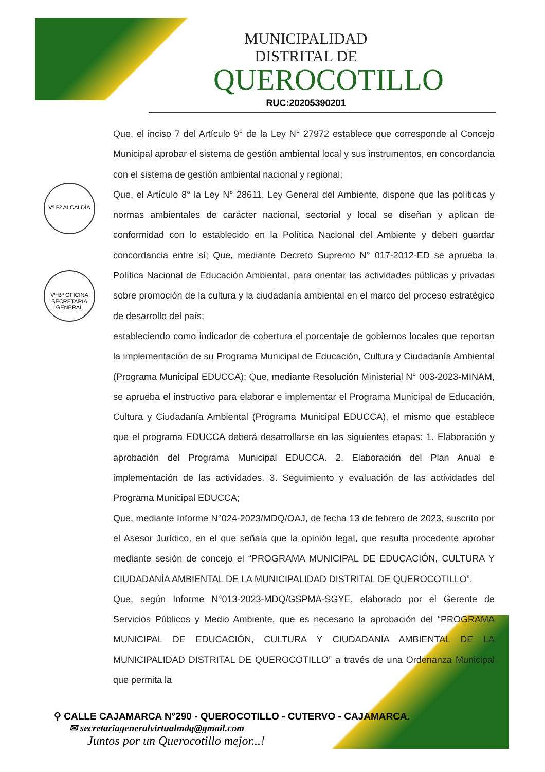MUNICIPALIDAD DISTRITAL DE
QUEROCOTILLO
RUC:20205390201
Vº Bº ALCALDÍA
Vº Bº OFICINA SECRETARIA GENERAL
Que, el inciso 7 del Artículo 9° de la Ley N° 27972 establece que corresponde al Concejo Municipal aprobar el sistema de gestión ambiental local y sus instrumentos, en concordancia con el sistema de gestión ambiental nacional y regional;
Que, el Artículo 8° la Ley N° 28611, Ley General del Ambiente, dispone que las políticas y normas ambientales de carácter nacional, sectorial y local se diseñan y aplican de conformidad con lo establecido en la Política Nacional del Ambiente y deben guardar concordancia entre sí; Que, mediante Decreto Supremo N° 017-2012-ED se aprueba la Política Nacional de Educación Ambiental, para orientar las actividades públicas y privadas sobre promoción de la cultura y la ciudadanía ambiental en el marco del proceso estratégico de desarrollo del país;
estableciendo como indicador de cobertura el porcentaje de gobiernos locales que reportan la implementación de su Programa Municipal de Educación, Cultura y Ciudadanía Ambiental (Programa Municipal EDUCCA); Que, mediante Resolución Ministerial N° 003-2023-MINAM, se aprueba el instructivo para elaborar e implementar el Programa Municipal de Educación, Cultura y Ciudadanía Ambiental (Programa Municipal EDUCCA), el mismo que establece que el programa EDUCCA deberá desarrollarse en las siguientes etapas: 1. Elaboración y aprobación del Programa Municipal EDUCCA. 2. Elaboración del Plan Anual e implementación de las actividades. 3. Seguimiento y evaluación de las actividades del Programa Municipal EDUCCA;
Que, mediante Informe N°024-2023/MDQ/OAJ, de fecha 13 de febrero de 2023, suscrito por el Asesor Jurídico, en el que señala que la opinión legal, que resulta procedente aprobar mediante sesión de concejo el “PROGRAMA MUNICIPAL DE EDUCACIÓN, CULTURA Y CIUDADANÍA AMBIENTAL DE LA MUNICIPALIDAD DISTRITAL DE QUEROCOTILLO”.
Que, según Informe N°013-2023-MDQ/GSPMA-SGYE, elaborado por el Gerente de Servicios Públicos y Medio Ambiente, que es necesario la aprobación del “PROGRAMA MUNICIPAL DE EDUCACIÓN, CULTURA Y CIUDADANÍA AMBIENTAL DE LA MUNICIPALIDAD DISTRITAL DE QUEROCOTILLO” a través de una Ordenanza Municipal que permita la
⚲ CALLE CAJAMARCA N°290 - QUEROCOTILLO - CUTERVO - CAJAMARCA.
✉ secretariageneralvirtualmdq@gmail.com
Juntos por un Querocotillo mejor...!